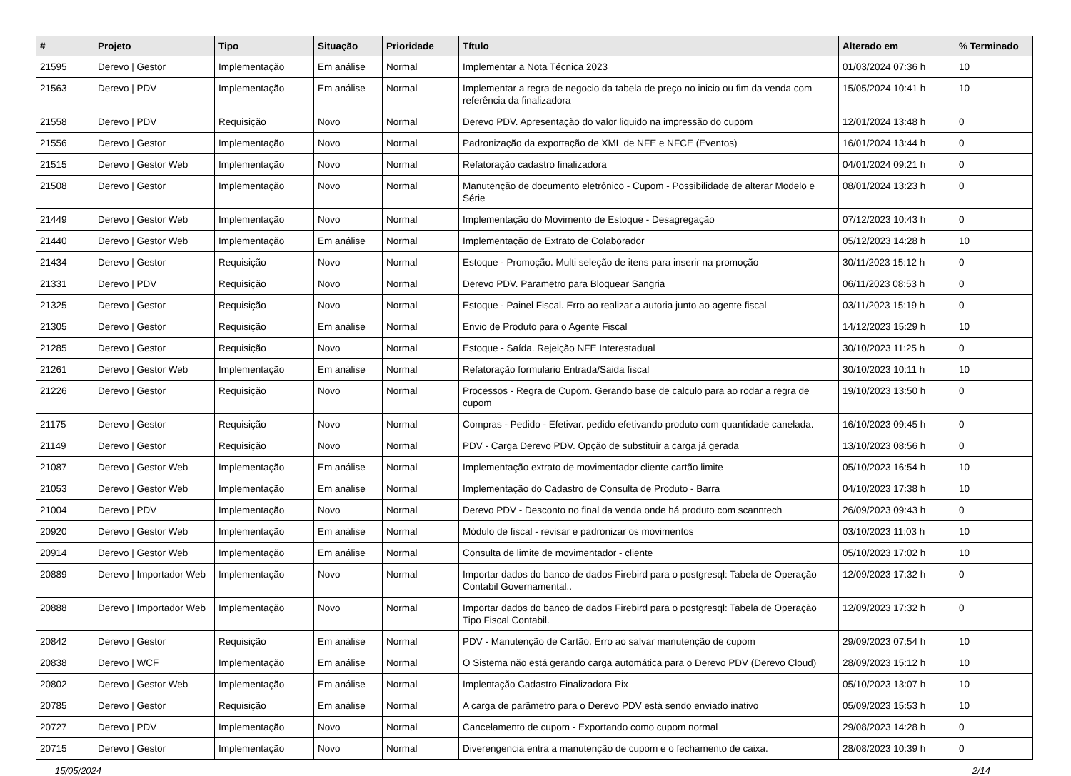| # | Projeto | Tipo | Situação | Prioridade | Título | Alterado em | % Terminado |
| --- | --- | --- | --- | --- | --- | --- | --- |
| 21595 | Derevo / Gestor | Implementação | Em análise | Normal | Implementar a Nota Técnica 2023 | 01/03/2024 07:36 h | 10 |
| 21563 | Derevo / PDV | Implementação | Em análise | Normal | Implementar a regra de negocio da tabela de preço no inicio ou fim da venda com referência da finalizadora | 15/05/2024 10:41 h | 10 |
| 21558 | Derevo / PDV | Requisição | Novo | Normal | Derevo PDV. Apresentação do valor liquido na impressão do cupom | 12/01/2024 13:48 h | 0 |
| 21556 | Derevo / Gestor | Implementação | Novo | Normal | Padronização da exportação de XML de NFE e NFCE (Eventos) | 16/01/2024 13:44 h | 0 |
| 21515 | Derevo / Gestor Web | Implementação | Novo | Normal | Refatoração cadastro finalizadora | 04/01/2024 09:21 h | 0 |
| 21508 | Derevo / Gestor | Implementação | Novo | Normal | Manutenção de documento eletrônico - Cupom - Possibilidade de alterar Modelo e Série | 08/01/2024 13:23 h | 0 |
| 21449 | Derevo / Gestor Web | Implementação | Novo | Normal | Implementação do Movimento de Estoque - Desagregação | 07/12/2023 10:43 h | 0 |
| 21440 | Derevo / Gestor Web | Implementação | Em análise | Normal | Implementação de Extrato de Colaborador | 05/12/2023 14:28 h | 10 |
| 21434 | Derevo / Gestor | Requisição | Novo | Normal | Estoque - Promoção. Multi seleção de itens para inserir na promoção | 30/11/2023 15:12 h | 0 |
| 21331 | Derevo / PDV | Requisição | Novo | Normal | Derevo PDV. Parametro para Bloquear Sangria | 06/11/2023 08:53 h | 0 |
| 21325 | Derevo / Gestor | Requisição | Novo | Normal | Estoque - Painel Fiscal. Erro ao realizar a autoria junto ao agente fiscal | 03/11/2023 15:19 h | 0 |
| 21305 | Derevo / Gestor | Requisição | Em análise | Normal | Envio de Produto para o Agente Fiscal | 14/12/2023 15:29 h | 10 |
| 21285 | Derevo / Gestor | Requisição | Novo | Normal | Estoque - Saída. Rejeição NFE Interestadual | 30/10/2023 11:25 h | 0 |
| 21261 | Derevo / Gestor Web | Implementação | Em análise | Normal | Refatoração formulario Entrada/Saida fiscal | 30/10/2023 10:11 h | 10 |
| 21226 | Derevo / Gestor | Requisição | Novo | Normal | Processos - Regra de Cupom. Gerando base de calculo para ao rodar a regra de cupom | 19/10/2023 13:50 h | 0 |
| 21175 | Derevo / Gestor | Requisição | Novo | Normal | Compras - Pedido - Efetivar. pedido efetivando produto com quantidade canelada. | 16/10/2023 09:45 h | 0 |
| 21149 | Derevo / Gestor | Requisição | Novo | Normal | PDV - Carga Derevo PDV. Opção de substituir a carga já gerada | 13/10/2023 08:56 h | 0 |
| 21087 | Derevo / Gestor Web | Implementação | Em análise | Normal | Implementação extrato de movimentador cliente cartão limite | 05/10/2023 16:54 h | 10 |
| 21053 | Derevo / Gestor Web | Implementação | Em análise | Normal | Implementação do Cadastro de Consulta de Produto - Barra | 04/10/2023 17:38 h | 10 |
| 21004 | Derevo / PDV | Implementação | Novo | Normal | Derevo PDV - Desconto no final da venda onde há produto com scanntech | 26/09/2023 09:43 h | 0 |
| 20920 | Derevo / Gestor Web | Implementação | Em análise | Normal | Módulo de fiscal - revisar e padronizar os movimentos | 03/10/2023 11:03 h | 10 |
| 20914 | Derevo / Gestor Web | Implementação | Em análise | Normal | Consulta de limite de movimentador - cliente | 05/10/2023 17:02 h | 10 |
| 20889 | Derevo / Importador Web | Implementação | Novo | Normal | Importar dados do banco de dados Firebird para o postgresql: Tabela de Operação Contabil Governamental.. | 12/09/2023 17:32 h | 0 |
| 20888 | Derevo / Importador Web | Implementação | Novo | Normal | Importar dados do banco de dados Firebird para o postgresql: Tabela de Operação Tipo Fiscal Contabil. | 12/09/2023 17:32 h | 0 |
| 20842 | Derevo / Gestor | Requisição | Em análise | Normal | PDV - Manutenção de Cartão. Erro ao salvar manutenção de cupom | 29/09/2023 07:54 h | 10 |
| 20838 | Derevo / WCF | Implementação | Em análise | Normal | O Sistema não está gerando carga automática para o Derevo PDV (Derevo Cloud) | 28/09/2023 15:12 h | 10 |
| 20802 | Derevo / Gestor Web | Implementação | Em análise | Normal | Implentação Cadastro Finalizadora Pix | 05/10/2023 13:07 h | 10 |
| 20785 | Derevo / Gestor | Requisição | Em análise | Normal | A carga de parâmetro para o Derevo PDV está sendo enviado inativo | 05/09/2023 15:53 h | 10 |
| 20727 | Derevo / PDV | Implementação | Novo | Normal | Cancelamento de cupom - Exportando como cupom normal | 29/08/2023 14:28 h | 0 |
| 20715 | Derevo / Gestor | Implementação | Novo | Normal | Diverengencia entra a manutenção de cupom e o fechamento de caixa. | 28/08/2023 10:39 h | 0 |
15/05/2024 2/14